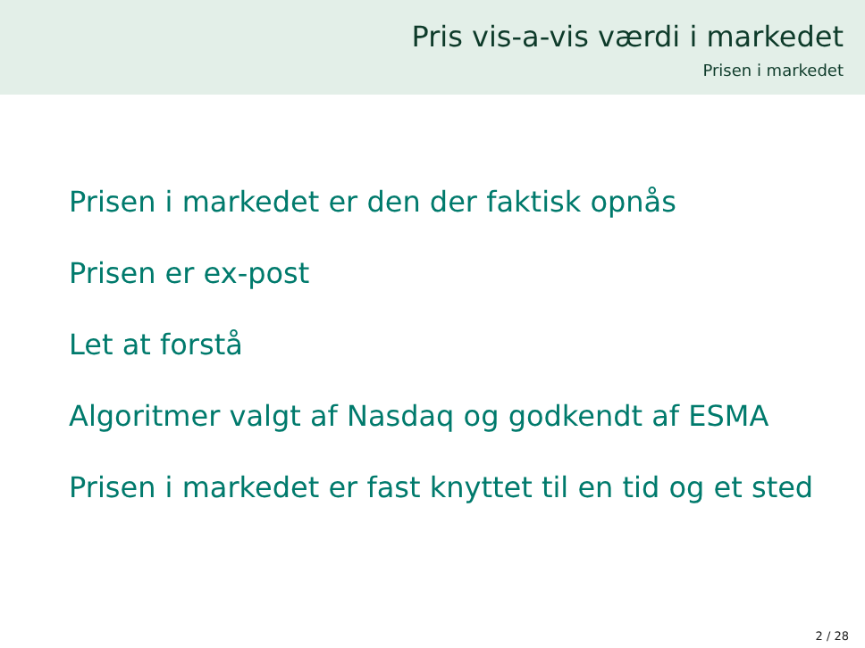Pris vis-a-vis værdi i markedet
Prisen i markedet
Prisen i markedet er den der faktisk opnås
Prisen er ex-post
Let at forstå
Algoritmer valgt af Nasdaq og godkendt af ESMA
Prisen i markedet er fast knyttet til en tid og et sted
2 / 28